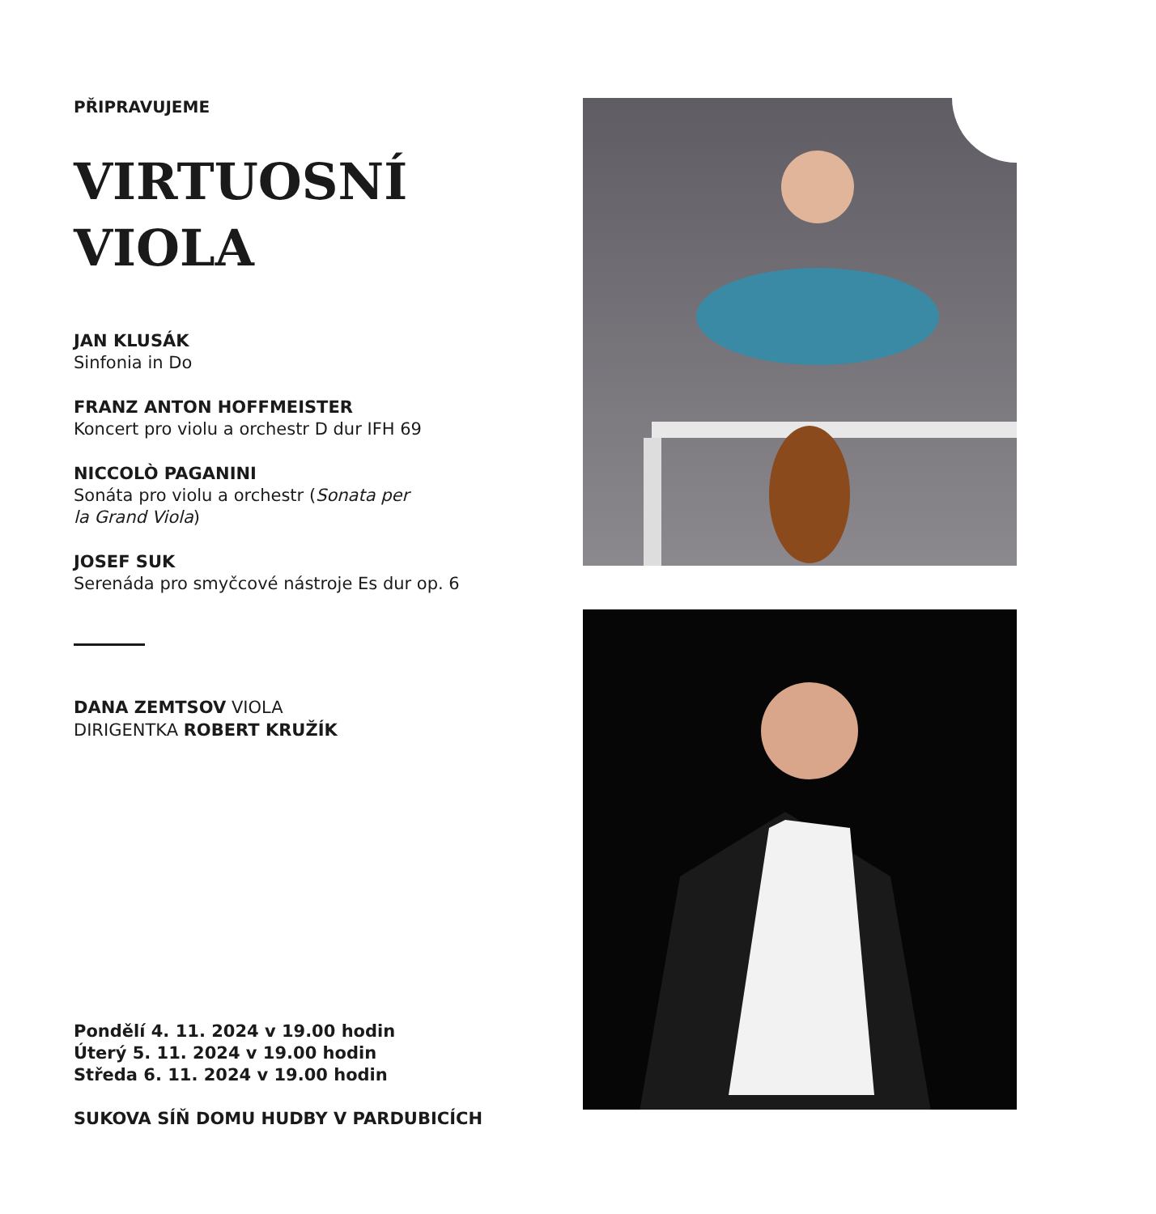PŘIPRAVUJEME
VIRTUOSNÍ
VIOLA
JAN KLUSÁK
Sinfonia in Do
FRANZ ANTON HOFFMEISTER
Koncert pro violu a orchestr D dur IFH 69
NICCOLÒ PAGANINI
Sonáta pro violu a orchestr (Sonata per
la Grand Viola)
JOSEF SUK
Serenáda pro smyčcové nástroje Es dur op. 6
DANA ZEMTSOV VIOLA
DIRIGENTKA ROBERT KRUŽÍK
Pondělí 4. 11. 2024 v 19.00 hodin
Úterý 5. 11. 2024 v 19.00 hodin
Středa 6. 11. 2024 v 19.00 hodin
SUKOVA SÍŇ DOMU HUDBY V PARDUBICÍCH